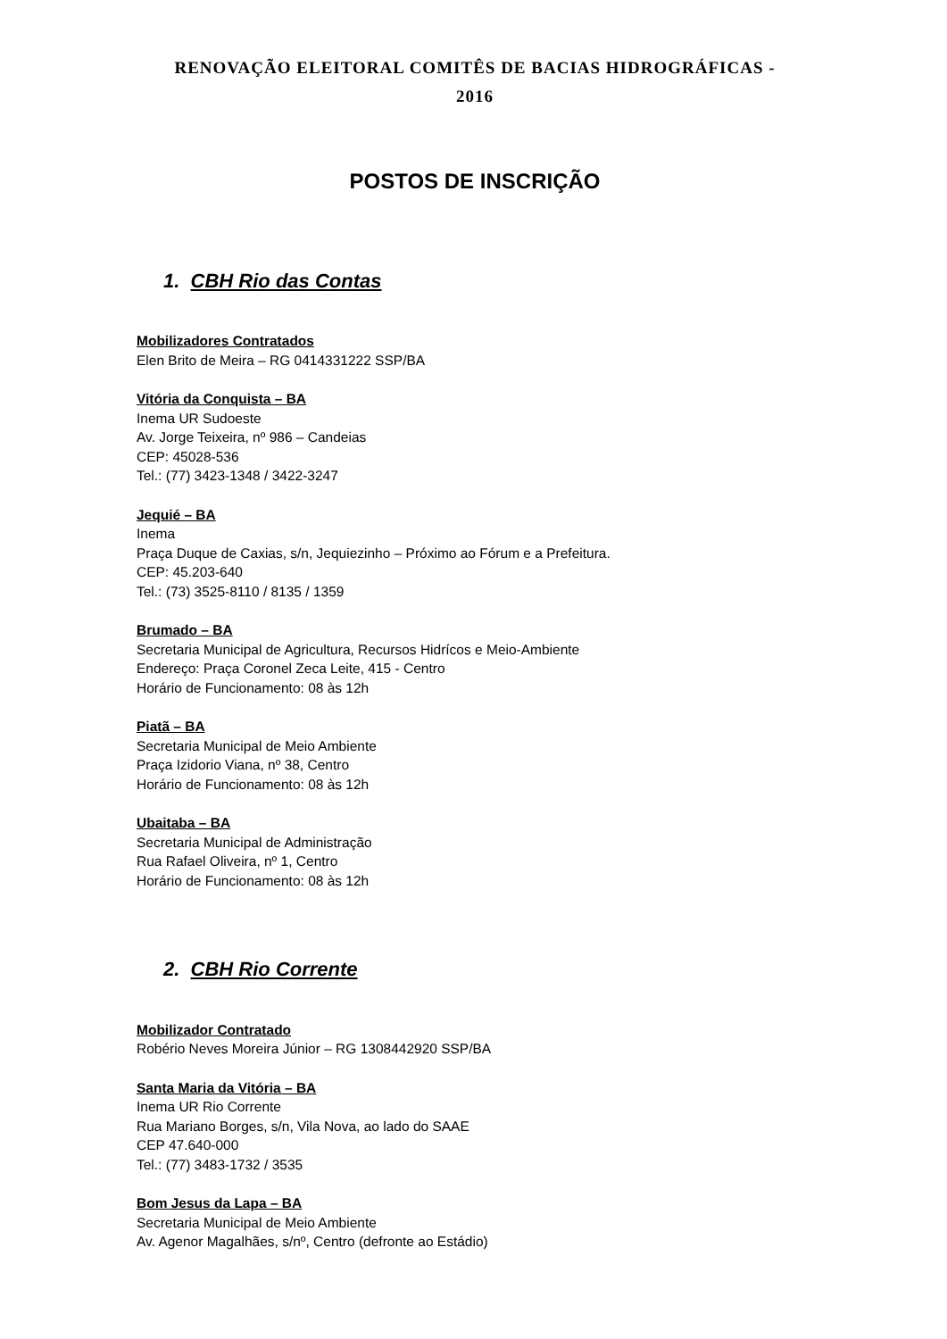RENOVAÇÃO ELEITORAL COMITÊS DE BACIAS HIDROGRÁFICAS -
2016
POSTOS DE INSCRIÇÃO
1. CBH Rio das Contas
Mobilizadores Contratados
Elen Brito de Meira – RG 0414331222 SSP/BA
Vitória da Conquista – BA
Inema UR Sudoeste
Av. Jorge Teixeira, nº 986 – Candeias
CEP: 45028-536
Tel.: (77) 3423-1348 / 3422-3247
Jequié – BA
Inema
Praça Duque de Caxias, s/n, Jequiezinho – Próximo ao Fórum e a Prefeitura.
CEP: 45.203-640
Tel.: (73) 3525-8110 / 8135 / 1359
Brumado – BA
Secretaria Municipal de Agricultura, Recursos Hidrícos e Meio-Ambiente
Endereço: Praça Coronel Zeca Leite, 415 - Centro
Horário de Funcionamento: 08 às 12h
Piatã – BA
Secretaria Municipal de Meio Ambiente
Praça Izidorio Viana, nº 38, Centro
Horário de Funcionamento: 08 às 12h
Ubaitaba – BA
Secretaria Municipal de Administração
Rua Rafael Oliveira, nº 1, Centro
Horário de Funcionamento: 08 às 12h
2. CBH Rio Corrente
Mobilizador Contratado
Robério Neves Moreira Júnior – RG 1308442920 SSP/BA
Santa Maria da Vitória – BA
Inema UR Rio Corrente
Rua Mariano Borges, s/n, Vila Nova, ao lado do SAAE
CEP 47.640-000
Tel.: (77) 3483-1732 / 3535
Bom Jesus da Lapa – BA
Secretaria Municipal de Meio Ambiente
Av. Agenor Magalhães, s/nº, Centro (defronte ao Estádio)